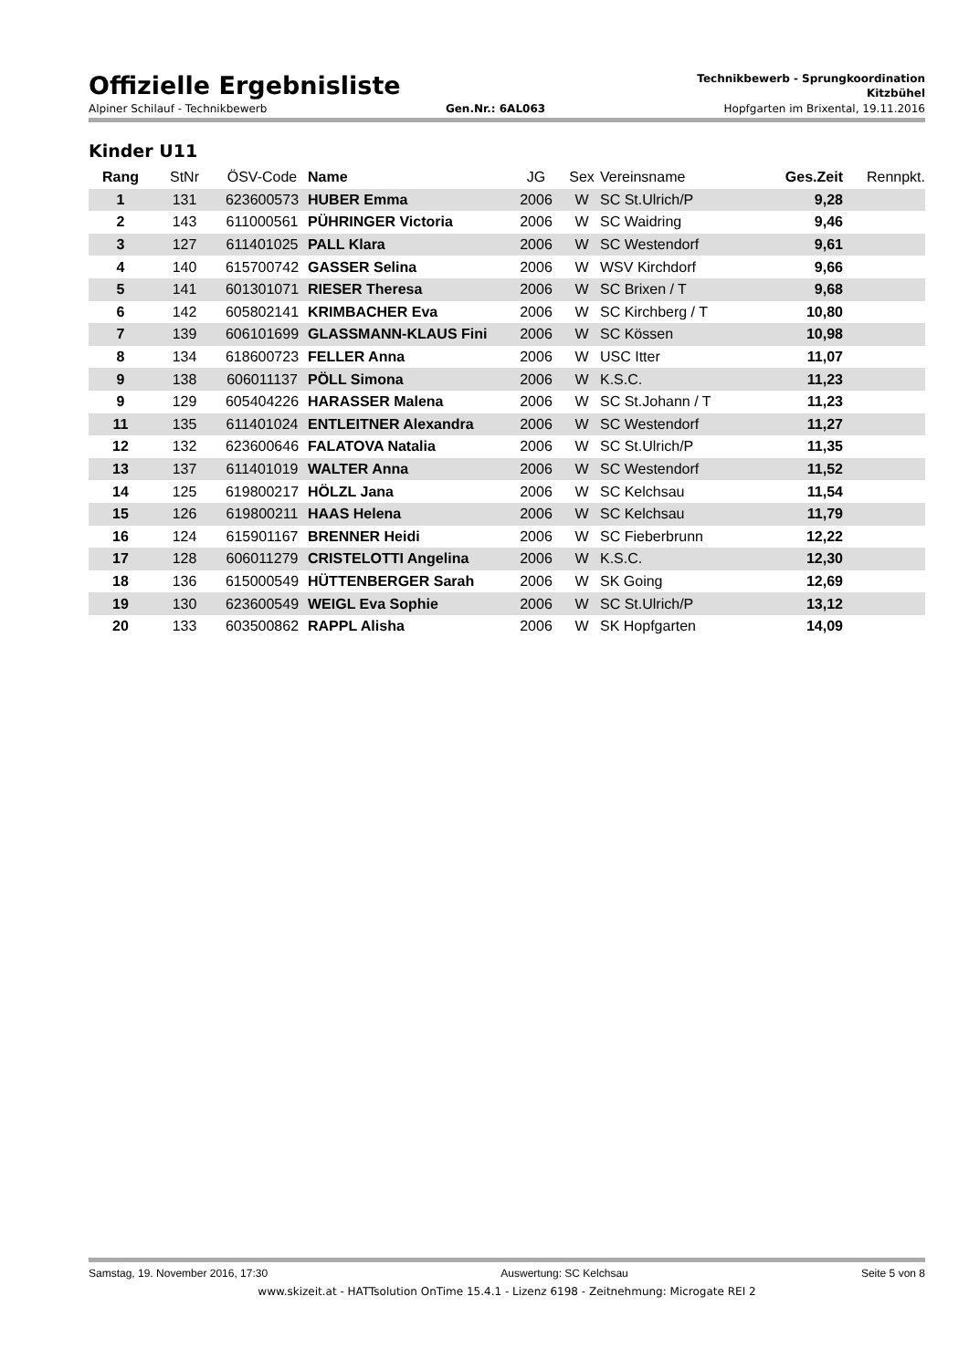Offizielle Ergebnisliste
Technikbewerb - Sprungkoordination
Kitzbühel
Alpiner Schilauf - Technikbewerb Gen.Nr.: 6AL063 Hopfgarten im Brixental, 19.11.2016
Kinder U11
| Rang | StNr | ÖSV-Code | Name | JG | Sex | Vereinsname | Ges.Zeit | Rennpkt. |
| --- | --- | --- | --- | --- | --- | --- | --- | --- |
| 1 | 131 | 623600573 | HUBER Emma | 2006 | W | SC St.Ulrich/P | 9,28 | |
| 2 | 143 | 611000561 | PÜHRINGER Victoria | 2006 | W | SC Waidring | 9,46 | |
| 3 | 127 | 611401025 | PALL Klara | 2006 | W | SC Westendorf | 9,61 | |
| 4 | 140 | 615700742 | GASSER Selina | 2006 | W | WSV Kirchdorf | 9,66 | |
| 5 | 141 | 601301071 | RIESER Theresa | 2006 | W | SC Brixen / T | 9,68 | |
| 6 | 142 | 605802141 | KRIMBACHER Eva | 2006 | W | SC Kirchberg / T | 10,80 | |
| 7 | 139 | 606101699 | GLASSMANN-KLAUS Fini | 2006 | W | SC Kössen | 10,98 | |
| 8 | 134 | 618600723 | FELLER Anna | 2006 | W | USC Itter | 11,07 | |
| 9 | 138 | 606011137 | PÖLL Simona | 2006 | W | K.S.C. | 11,23 | |
| 9 | 129 | 605404226 | HARASSER Malena | 2006 | W | SC St.Johann / T | 11,23 | |
| 11 | 135 | 611401024 | ENTLEITNER Alexandra | 2006 | W | SC Westendorf | 11,27 | |
| 12 | 132 | 623600646 | FALATOVA Natalia | 2006 | W | SC St.Ulrich/P | 11,35 | |
| 13 | 137 | 611401019 | WALTER Anna | 2006 | W | SC Westendorf | 11,52 | |
| 14 | 125 | 619800217 | HÖLZL Jana | 2006 | W | SC Kelchsau | 11,54 | |
| 15 | 126 | 619800211 | HAAS Helena | 2006 | W | SC Kelchsau | 11,79 | |
| 16 | 124 | 615901167 | BRENNER Heidi | 2006 | W | SC Fieberbrunn | 12,22 | |
| 17 | 128 | 606011279 | CRISTELOTTI Angelina | 2006 | W | K.S.C. | 12,30 | |
| 18 | 136 | 615000549 | HÜTTENBERGER Sarah | 2006 | W | SK Going | 12,69 | |
| 19 | 130 | 623600549 | WEIGL Eva Sophie | 2006 | W | SC St.Ulrich/P | 13,12 | |
| 20 | 133 | 603500862 | RAPPL Alisha | 2006 | W | SK Hopfgarten | 14,09 | |
Samstag, 19. November 2016, 17:30 Auswertung: SC Kelchsau Seite 5 von 8
www.skizeit.at - HATTsolution OnTime 15.4.1 - Lizenz 6198 - Zeitnehmung: Microgate REI 2